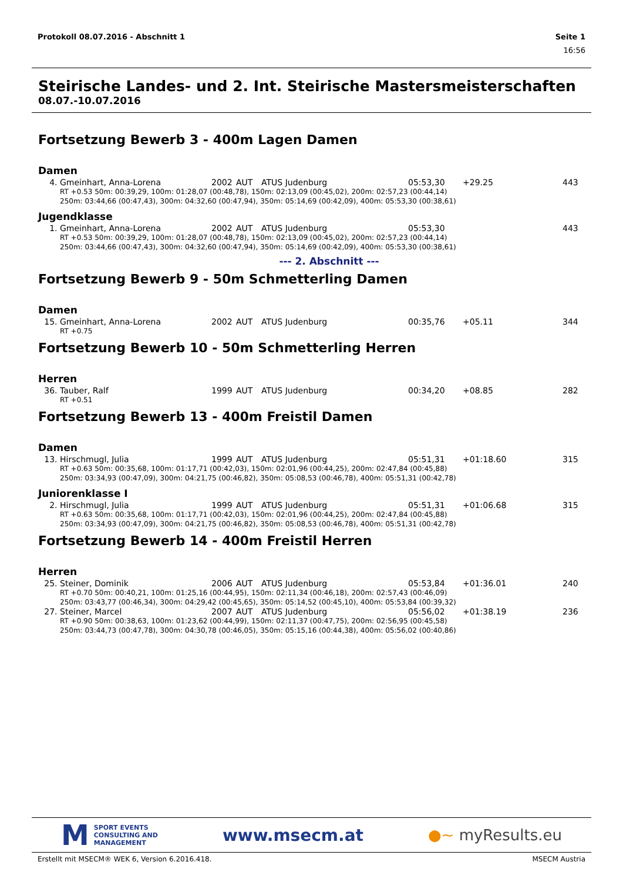Protokoll 08.07.2016 - Abschnitt 1 Seite 1
16:56
Steirische Landes- und 2. Int. Steirische Mastersmeisterschaften
08.07.-10.07.2016
Fortsetzung Bewerb 3 - 400m Lagen Damen
Damen
| 4. | Gmeinhart, Anna-Lorena | 2002 | AUT | ATUS Judenburg | 05:53,30 | +29.25 | 443 |
| RT +0.53 50m: 00:39,29, 100m: 01:28,07 (00:48,78), 150m: 02:13,09 (00:45,02), 200m: 02:57,23 (00:44,14) 250m: 03:44,66 (00:47,43), 300m: 04:32,60 (00:47,94), 350m: 05:14,69 (00:42,09), 400m: 05:53,30 (00:38,61) | | | | | | | |
Jugendklasse
| 1. | Gmeinhart, Anna-Lorena | 2002 | AUT | ATUS Judenburg | 05:53,30 | | 443 |
| RT +0.53 50m: 00:39,29, 100m: 01:28,07 (00:48,78), 150m: 02:13,09 (00:45,02), 200m: 02:57,23 (00:44,14) 250m: 03:44,66 (00:47,43), 300m: 04:32,60 (00:47,94), 350m: 05:14,69 (00:42,09), 400m: 05:53,30 (00:38,61) | | | | | | | |
--- 2. Abschnitt ---
Fortsetzung Bewerb 9 - 50m Schmetterling Damen
Damen
| 15. | Gmeinhart, Anna-Lorena | 2002 | AUT | ATUS Judenburg | 00:35,76 | +05.11 | 344 |
| RT +0.75 | | | | | | | |
Fortsetzung Bewerb 10 - 50m Schmetterling Herren
Herren
| 36. | Tauber, Ralf | 1999 | AUT | ATUS Judenburg | 00:34,20 | +08.85 | 282 |
| RT +0.51 | | | | | | | |
Fortsetzung Bewerb 13 - 400m Freistil Damen
Damen
| 13. | Hirschmugl, Julia | 1999 | AUT | ATUS Judenburg | 05:51,31 | +01:18.60 | 315 |
| RT +0.63 50m: 00:35,68, 100m: 01:17,71 (00:42,03), 150m: 02:01,96 (00:44,25), 200m: 02:47,84 (00:45,88) 250m: 03:34,93 (00:47,09), 300m: 04:21,75 (00:46,82), 350m: 05:08,53 (00:46,78), 400m: 05:51,31 (00:42,78) | | | | | | | |
Juniorenklasse I
| 2. | Hirschmugl, Julia | 1999 | AUT | ATUS Judenburg | 05:51,31 | +01:06.68 | 315 |
| RT +0.63 50m: 00:35,68, 100m: 01:17,71 (00:42,03), 150m: 02:01,96 (00:44,25), 200m: 02:47,84 (00:45,88) 250m: 03:34,93 (00:47,09), 300m: 04:21,75 (00:46,82), 350m: 05:08,53 (00:46,78), 400m: 05:51,31 (00:42,78) | | | | | | | |
Fortsetzung Bewerb 14 - 400m Freistil Herren
Herren
| 25. | Steiner, Dominik | 2006 | AUT | ATUS Judenburg | 05:53,84 | +01:36.01 | 240 |
| RT +0.70 50m: 00:40,21, 100m: 01:25,16 (00:44,95), 150m: 02:11,34 (00:46,18), 200m: 02:57,43 (00:46,09) 250m: 03:43,77 (00:46,34), 300m: 04:29,42 (00:45,65), 350m: 05:14,52 (00:45,10), 400m: 05:53,84 (00:39,32) | | | | | | | |
| 27. | Steiner, Marcel | 2007 | AUT | ATUS Judenburg | 05:56,02 | +01:38.19 | 236 |
| RT +0.90 50m: 00:38,63, 100m: 01:23,62 (00:44,99), 150m: 02:11,37 (00:47,75), 200m: 02:56,95 (00:45,58) 250m: 03:44,73 (00:47,78), 300m: 04:30,78 (00:46,05), 350m: 05:15,16 (00:44,38), 400m: 05:56,02 (00:40,86) | | | | | | | |
M
SPORT EVENTS
CONSULTING AND
MANAGEMENT
www.msecm.at ●~ myResults.eu
Erstellt mit MSECM® WEK 6, Version 6.2016.418. MSECM Austria